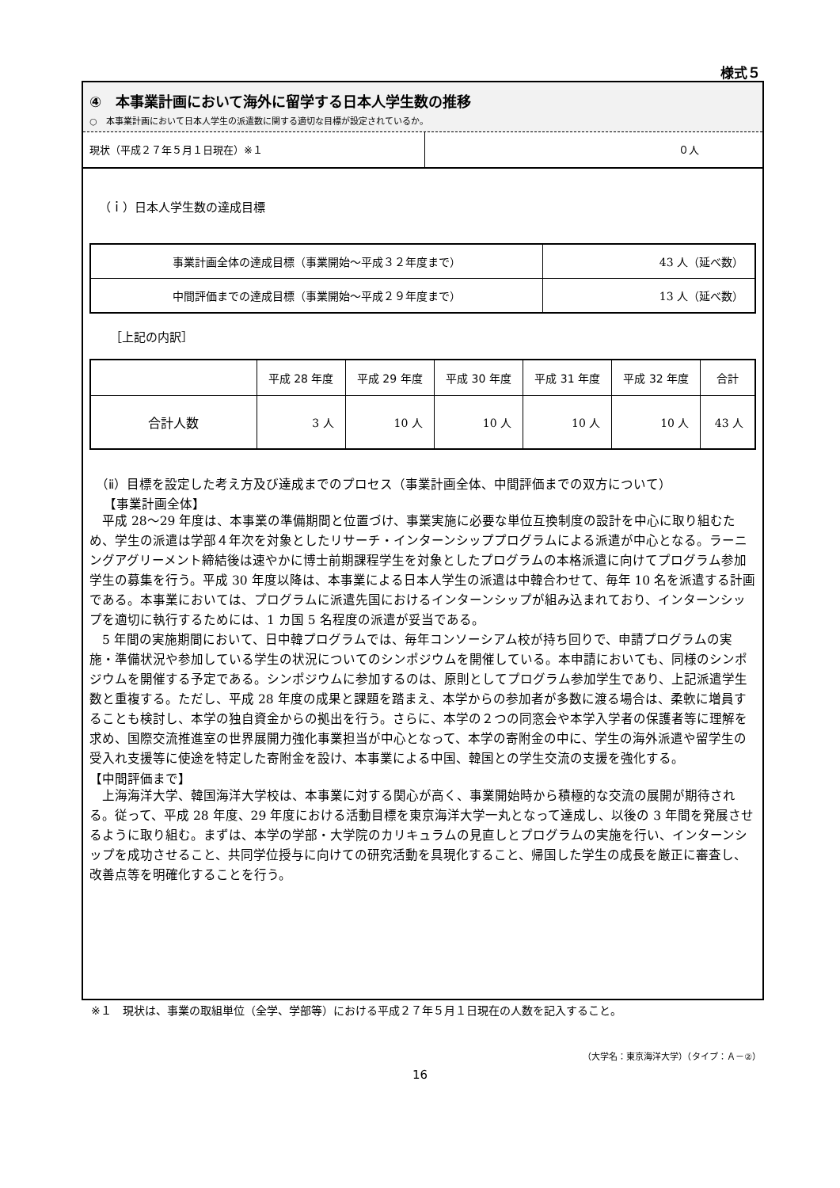様式５
④　本事業計画において海外に留学する日本人学生数の推移
○　本事業計画において日本人学生の派遣数に関する適切な目標が設定されているか。
現状（平成２７年５月１日現在）※１ ０人
（ｉ）日本人学生数の達成目標
| 事業計画全体の達成目標（事業開始～平成３２年度まで） | 43 人（延べ数） |
| 中間評価までの達成目標（事業開始～平成２９年度まで） | 13 人（延べ数） |
［上記の内訳］
| | 平成 28 年度 | 平成 29 年度 | 平成 30 年度 | 平成 31 年度 | 平成 32 年度 | 合計 |
| --- | --- | --- | --- | --- | --- | --- |
| 合計人数 | 3 人 | 10 人 | 10 人 | 10 人 | 10 人 | 43 人 |
（ⅱ）目標を設定した考え方及び達成までのプロセス（事業計画全体、中間評価までの双方について）
【事業計画全体】
　平成 28～29 年度は、本事業の準備期間と位置づけ、事業実施に必要な単位互換制度の設計を中心に取り組むため、学生の派遣は学部４年次を対象としたリサーチ・インターンシッププログラムによる派遣が中心となる。ラーニングアグリーメント締結後は速やかに博士前期課程学生を対象としたプログラムの本格派遣に向けてプログラム参加学生の募集を行う。平成 30 年度以降は、本事業による日本人学生の派遣は中韓合わせて、毎年 10 名を派遣する計画である。本事業においては、プログラムに派遣先国におけるインターンシップが組み込まれており、インターンシップを適切に執行するためには、1 カ国 5 名程度の派遣が妥当である。
　5 年間の実施期間において、日中韓プログラムでは、毎年コンソーシアム校が持ち回りで、申請プログラムの実施・準備状況や参加している学生の状況についてのシンポジウムを開催している。本申請においても、同様のシンポジウムを開催する予定である。シンポジウムに参加するのは、原則としてプログラム参加学生であり、上記派遣学生数と重複する。ただし、平成 28 年度の成果と課題を踏まえ、本学からの参加者が多数に渡る場合は、柔軟に増員することも検討し、本学の独自資金からの拠出を行う。さらに、本学の２つの同窓会や本学入学者の保護者等に理解を求め、国際交流推進室の世界展開力強化事業担当が中心となって、本学の寄附金の中に、学生の海外派遣や留学生の受入れ支援等に使途を特定した寄附金を設け、本事業による中国、韓国との学生交流の支援を強化する。
【中間評価まで】
　上海海洋大学、韓国海洋大学校は、本事業に対する関心が高く、事業開始時から積極的な交流の展開が期待される。従って、平成 28 年度、29 年度における活動目標を東京海洋大学一丸となって達成し、以後の 3 年間を発展させるように取り組む。まずは、本学の学部・大学院のカリキュラムの見直しとプログラムの実施を行い、インターンシップを成功させること、共同学位授与に向けての研究活動を具現化すること、帰国した学生の成長を厳正に審査し、改善点等を明確化することを行う。
※１　現状は、事業の取組単位（全学、学部等）における平成２７年５月１日現在の人数を記入すること。
（大学名：東京海洋大学）（タイプ：Ａ－②）
16